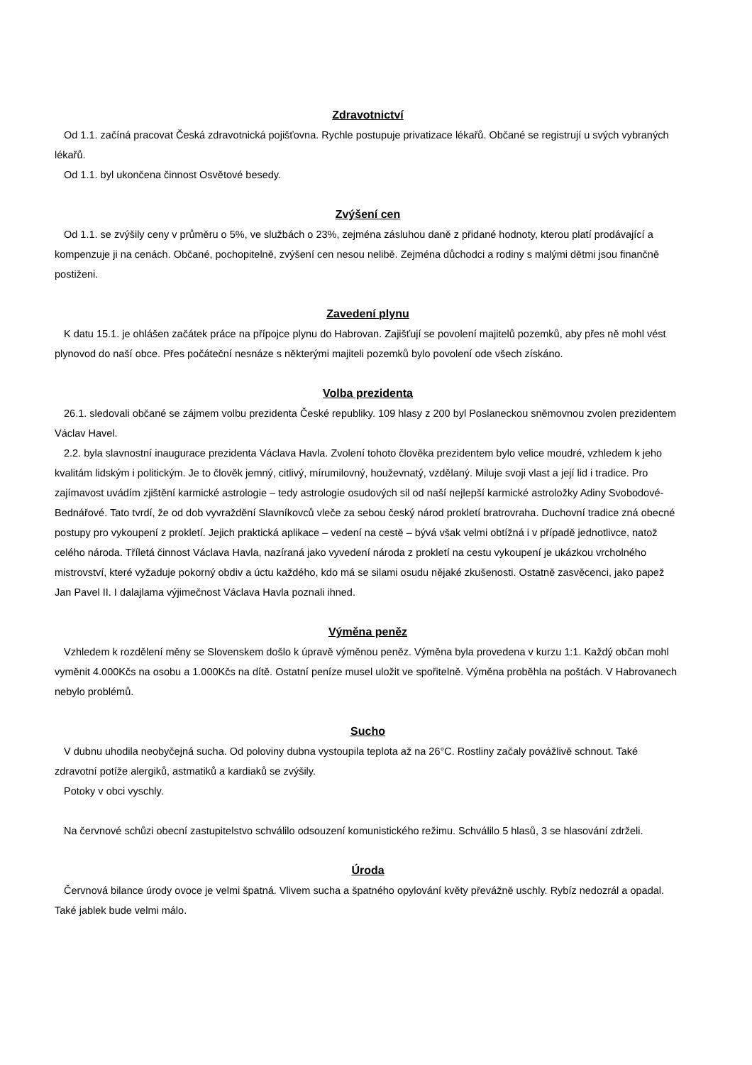Zdravotnictví
Od 1.1. začíná pracovat Česká zdravotnická pojišťovna. Rychle postupuje privatizace lékařů. Občané se registrují u svých vybraných lékařů.
Od 1.1. byl ukončena činnost Osvětové besedy.
Zvýšení cen
Od 1.1. se zvýšily ceny v průměru o 5%, ve službách o 23%, zejména zásluhou daně z přidané hodnoty, kterou platí prodávající a kompenzuje ji na cenách. Občané, pochopitelně, zvýšení cen nesou nelibě. Zejména důchodci a rodiny s malými dětmi jsou finančně postiženi.
Zavedení plynu
K datu 15.1. je ohlášen začátek práce na přípojce plynu do Habrovan. Zajišťují se povolení majitelů pozemků, aby přes ně mohl vést plynovod do naší obce. Přes počáteční nesnáze s některými majiteli pozemků bylo povolení ode všech získáno.
Volba prezidenta
26.1. sledovali občané se zájmem volbu prezidenta České republiky. 109 hlasy z 200 byl Poslaneckou sněmovnou zvolen prezidentem Václav Havel.
2.2. byla slavnostní inaugurace prezidenta Václava Havla. Zvolení tohoto člověka prezidentem bylo velice moudré, vzhledem k jeho kvalitám lidským i politickým. Je to člověk jemný, citlivý, mírumilovný, houževnatý, vzdělaný. Miluje svoji vlast a její lid i tradice. Pro zajímavost uvádím zjištění karmické astrologie – tedy astrologie osudových sil od naší nejlepší karmické astroložky Adiny Svobodové-Bednářové. Tato tvrdí, že od dob vyvraždění Slavníkovců vleče za sebou český národ prokletí bratrovraha. Duchovní tradice zná obecné postupy pro vykoupení z prokletí. Jejich praktická aplikace – vedení na cestě – bývá však velmi obtížná i v případě jednotlivce, natož celého národa. Tříletá činnost Václava Havla, nazíraná jako vyvedení národa z prokletí na cestu vykoupení je ukázkou vrcholného mistrovství, které vyžaduje pokorný obdiv a úctu každého, kdo má se silami osudu nějaké zkušenosti. Ostatně zasvěcenci, jako papež Jan Pavel II. I dalajlama výjimečnost Václava Havla poznali ihned.
Výměna peněz
Vzhledem k rozdělení měny se Slovenskem došlo k úpravě výměnou peněz. Výměna byla provedena v kurzu 1:1. Každý občan mohl vyměnit 4.000Kčs na osobu a 1.000Kčs na dítě. Ostatní peníze musel uložit ve spořitelně. Výměna proběhla na poštách. V Habrovanech nebylo problémů.
Sucho
V dubnu uhodila neobyčejná sucha. Od poloviny dubna vystoupila teplota až na 26°C. Rostliny začaly povážlivě schnout. Také zdravotní potíže alergiků, astmatiků a kardiaků se zvýšily.
Potoky v obci vyschly.
Na červnové schůzi obecní zastupitelstvo schválilo odsouzení komunistického režimu. Schválilo 5 hlasů, 3 se hlasování zdrželi.
Úroda
Červnová bilance úrody ovoce je velmi špatná. Vlivem sucha a špatného opylování květy převážně uschly. Rybíz nedozrál a opadal. Také jablek bude velmi málo.